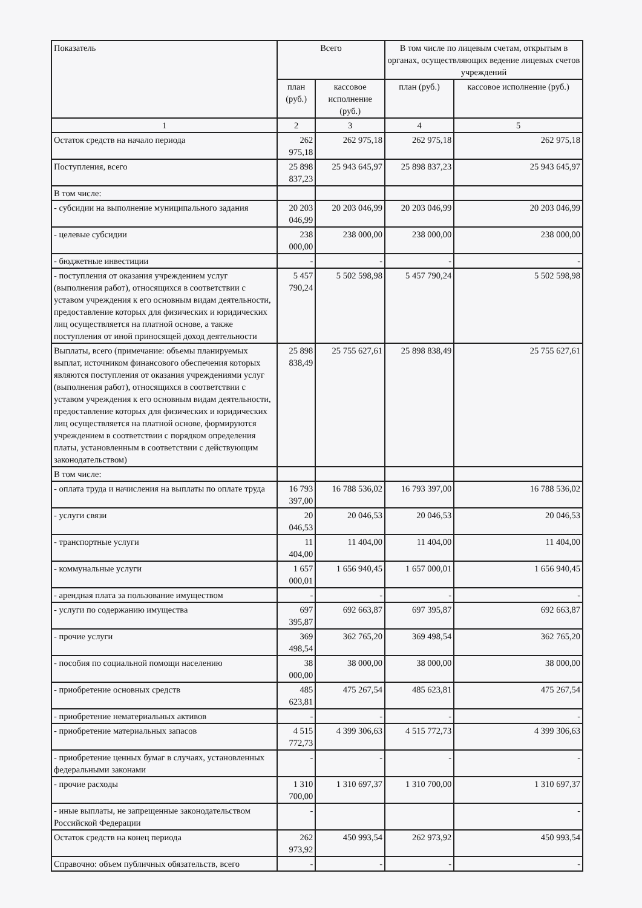| Показатель | Всего | | В том числе по лицевым счетам, открытым в органах, осуществляющих ведение лицевых счетов учреждений | |
| --- | --- | --- | --- | --- |
| | план (руб.) | кассовое исполнение (руб.) | план (руб.) | кассовое исполнение (руб.) |
| 1 | 2 | 3 | 4 | 5 |
| Остаток средств на начало периода | 262 975,18 | 262 975,18 | 262 975,18 | 262 975,18 |
| Поступления, всего | 25 898 837,23 | 25 943 645,97 | 25 898 837,23 | 25 943 645,97 |
| В том числе: | | | | |
| - субсидии на выполнение муниципального задания | 20 203 046,99 | 20 203 046,99 | 20 203 046,99 | 20 203 046,99 |
| - целевые субсидии | 238 000,00 | 238 000,00 | 238 000,00 | 238 000,00 |
| - бюджетные инвестиции | - | - | - | - |
| - поступления от оказания учреждением услуг (выполнения работ), относящихся в соответствии с уставом учреждения к его основным видам деятельности, предоставление которых для физических и юридических лиц осуществляется на платной основе, а также поступления от иной приносящей доход деятельности | 5 457 790,24 | 5 502 598,98 | 5 457 790,24 | 5 502 598,98 |
| Выплаты, всего (примечание: объемы планируемых выплат, источником финансового обеспечения которых являются поступления от оказания учреждениями услуг (выполнения работ), относящихся в соответствии с уставом учреждения к его основным видам деятельности, предоставление которых для физических и юридических лиц осуществляется на платной основе, формируются учреждением в соответствии с порядком определения платы, установленным в соответствии с действующим законодательством) | 25 898 838,49 | 25 755 627,61 | 25 898 838,49 | 25 755 627,61 |
| В том числе: | | | | |
| - оплата труда и начисления на выплаты по оплате труда | 16 793 397,00 | 16 788 536,02 | 16 793 397,00 | 16 788 536,02 |
| - услуги связи | 20 046,53 | 20 046,53 | 20 046,53 | 20 046,53 |
| - транспортные услуги | 11 404,00 | 11 404,00 | 11 404,00 | 11 404,00 |
| - коммунальные услуги | 1 657 000,01 | 1 656 940,45 | 1 657 000,01 | 1 656 940,45 |
| - арендная плата за пользование имуществом | - | - | - | - |
| - услуги по содержанию имущества | 697 395,87 | 692 663,87 | 697 395,87 | 692 663,87 |
| - прочие услуги | 369 498,54 | 362 765,20 | 369 498,54 | 362 765,20 |
| - пособия по социальной помощи населению | 38 000,00 | 38 000,00 | 38 000,00 | 38 000,00 |
| - приобретение основных средств | 485 623,81 | 475 267,54 | 485 623,81 | 475 267,54 |
| - приобретение нематериальных активов | - | - | - | - |
| - приобретение материальных запасов | 4 515 772,73 | 4 399 306,63 | 4 515 772,73 | 4 399 306,63 |
| - приобретение ценных бумаг в случаях, установленных федеральными законами | - | - | - | - |
| - прочие расходы | 1 310 700,00 | 1 310 697,37 | 1 310 700,00 | 1 310 697,37 |
| - иные выплаты, не запрещенные законодательством Российской Федерации | - | | | - |
| Остаток средств на конец периода | 262 973,92 | 450 993,54 | 262 973,92 | 450 993,54 |
| Справочно: объем публичных обязательств, всего | - | - | - | - |